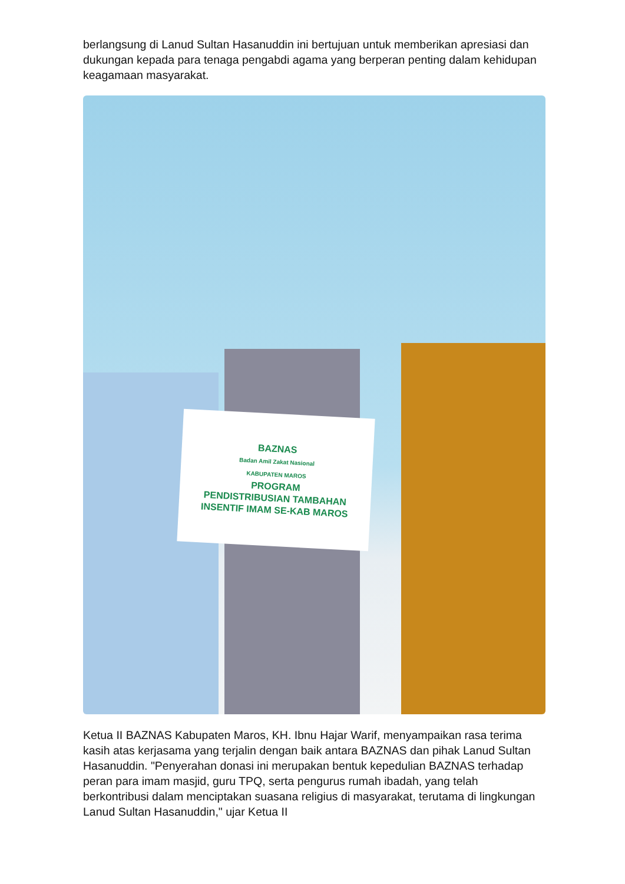berlangsung di Lanud Sultan Hasanuddin ini bertujuan untuk memberikan apresiasi dan dukungan kepada para tenaga pengabdi agama yang berperan penting dalam kehidupan keagamaan masyarakat.
BAZNAS
Badan Amil Zakat Nasional
KABUPATEN MAROS
PROGRAM
PENDISTRIBUSIAN TAMBAHAN
INSENTIF IMAM SE-KAB MAROS
Ketua II BAZNAS Kabupaten Maros, KH. Ibnu Hajar Warif, menyampaikan rasa terima kasih atas kerjasama yang terjalin dengan baik antara BAZNAS dan pihak Lanud Sultan Hasanuddin. "Penyerahan donasi ini merupakan bentuk kepedulian BAZNAS terhadap peran para imam masjid, guru TPQ, serta pengurus rumah ibadah, yang telah berkontribusi dalam menciptakan suasana religius di masyarakat, terutama di lingkungan Lanud Sultan Hasanuddin," ujar Ketua II